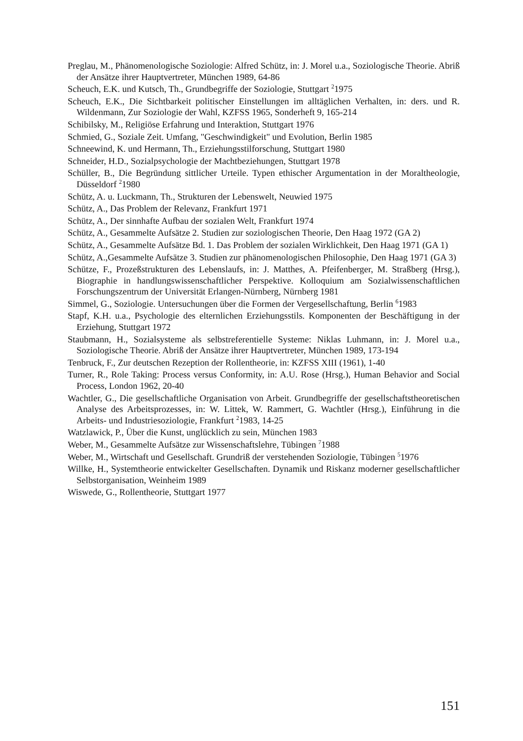Preglau, M., Phänomenologische Soziologie: Alfred Schütz, in: J. Morel u.a., Soziologische Theorie. Abriß der Ansätze ihrer Hauptvertreter, München 1989, 64-86
Scheuch, E.K. und Kutsch, Th., Grundbegriffe der Soziologie, Stuttgart <sup>2</sup>1975
Scheuch, E.K., Die Sichtbarkeit politischer Einstellungen im alltäglichen Verhalten, in: ders. und R. Wildenmann, Zur Soziologie der Wahl, KZFSS 1965, Sonderheft 9, 165-214
Schibilsky, M., Religiöse Erfahrung und Interaktion, Stuttgart 1976
Schmied, G., Soziale Zeit. Umfang, "Geschwindigkeit" und Evolution, Berlin 1985
Schneewind, K. und Hermann, Th., Erziehungsstilforschung, Stuttgart 1980
Schneider, H.D., Sozialpsychologie der Machtbeziehungen, Stuttgart 1978
Schüller, B., Die Begründung sittlicher Urteile. Typen ethischer Argumentation in der Moraltheologie, Düsseldorf <sup>2</sup>1980
Schütz, A. u. Luckmann, Th., Strukturen der Lebenswelt, Neuwied 1975
Schütz, A., Das Problem der Relevanz, Frankfurt 1971
Schütz, A., Der sinnhafte Aufbau der sozialen Welt, Frankfurt 1974
Schütz, A., Gesammelte Aufsätze 2. Studien zur soziologischen Theorie, Den Haag 1972 (GA 2)
Schütz, A., Gesammelte Aufsätze Bd. 1. Das Problem der sozialen Wirklichkeit, Den Haag 1971 (GA 1)
Schütz, A.,Gesammelte Aufsätze 3. Studien zur phänomenologischen Philosophie, Den Haag 1971 (GA 3)
Schütze, F., Prozeßstrukturen des Lebenslaufs, in: J. Matthes, A. Pfeifenberger, M. Straßberg (Hrsg.), Biographie in handlungswissenschaftlicher Perspektive. Kolloquium am Sozialwissenschaftlichen Forschungszentrum der Universität Erlangen-Nürnberg, Nürnberg 1981
Simmel, G., Soziologie. Untersuchungen über die Formen der Vergesellschaftung, Berlin <sup>6</sup>1983
Stapf, K.H. u.a., Psychologie des elternlichen Erziehungsstils. Komponenten der Beschäftigung in der Erziehung, Stuttgart 1972
Staubmann, H., Sozialsysteme als selbstreferentielle Systeme: Niklas Luhmann, in: J. Morel u.a., Soziologische Theorie. Abriß der Ansätze ihrer Hauptvertreter, München 1989, 173-194
Tenbruck, F., Zur deutschen Rezeption der Rollentheorie, in: KZFSS XIII (1961), 1-40
Turner, R., Role Taking: Process versus Conformity, in: A.U. Rose (Hrsg.), Human Behavior and Social Process, London 1962, 20-40
Wachtler, G., Die gesellschaftliche Organisation von Arbeit. Grundbegriffe der gesellschaftstheoretischen Analyse des Arbeitsprozesses, in: W. Littek, W. Rammert, G. Wachtler (Hrsg.), Einführung in die Arbeits- und Industriesoziologie, Frankfurt <sup>2</sup>1983, 14-25
Watzlawick, P., Über die Kunst, unglücklich zu sein, München 1983
Weber, M., Gesammelte Aufsätze zur Wissenschaftslehre, Tübingen <sup>7</sup>1988
Weber, M., Wirtschaft und Gesellschaft. Grundriß der verstehenden Soziologie, Tübingen <sup>5</sup>1976
Willke, H., Systemtheorie entwickelter Gesellschaften. Dynamik und Riskanz moderner gesellschaftlicher Selbstorganisation, Weinheim 1989
Wiswede, G., Rollentheorie, Stuttgart 1977
151